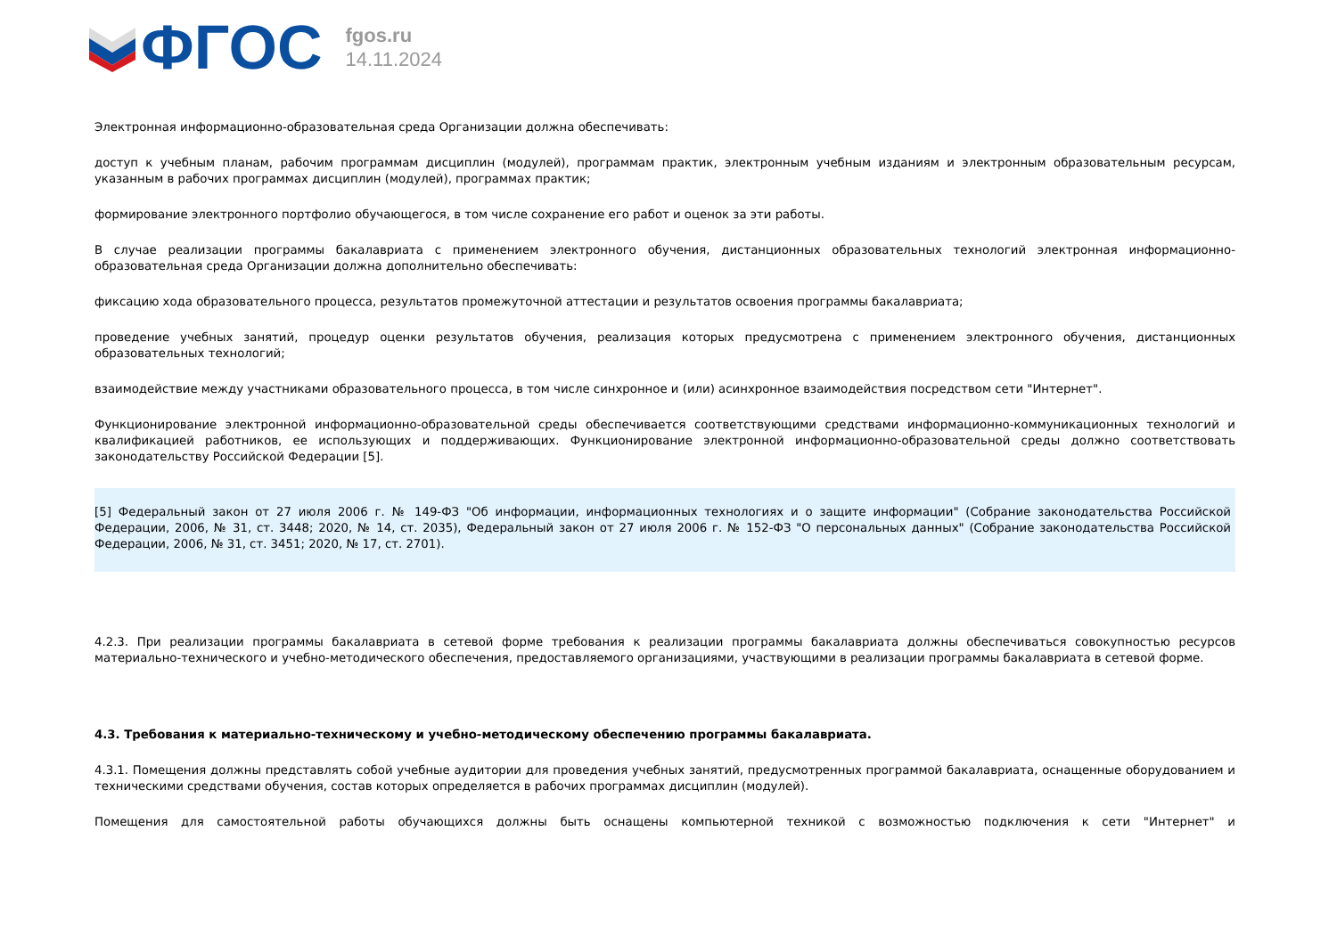ФГОС
fgos.ru
14.11.2024
Электронная информационно-образовательная среда Организации должна обеспечивать:
доступ к учебным планам, рабочим программам дисциплин (модулей), программам практик, электронным учебным изданиям и электронным образовательным ресурсам, указанным в рабочих программах дисциплин (модулей), программах практик;
формирование электронного портфолио обучающегося, в том числе сохранение его работ и оценок за эти работы.
В случае реализации программы бакалавриата с применением электронного обучения, дистанционных образовательных технологий электронная информационно-образовательная среда Организации должна дополнительно обеспечивать:
фиксацию хода образовательного процесса, результатов промежуточной аттестации и результатов освоения программы бакалавриата;
проведение учебных занятий, процедур оценки результатов обучения, реализация которых предусмотрена с применением электронного обучения, дистанционных образовательных технологий;
взаимодействие между участниками образовательного процесса, в том числе синхронное и (или) асинхронное взаимодействия посредством сети "Интернет".
Функционирование электронной информационно-образовательной среды обеспечивается соответствующими средствами информационно-коммуникационных технологий и квалификацией работников, ее использующих и поддерживающих. Функционирование электронной информационно-образовательной среды должно соответствовать законодательству Российской Федерации [5].
[5] Федеральный закон от 27 июля 2006 г. № 149-ФЗ "Об информации, информационных технологиях и о защите информации" (Собрание законодательства Российской Федерации, 2006, № 31, ст. 3448; 2020, № 14, ст. 2035), Федеральный закон от 27 июля 2006 г. № 152-ФЗ "О персональных данных" (Собрание законодательства Российской Федерации, 2006, № 31, ст. 3451; 2020, № 17, ст. 2701).
4.2.3. При реализации программы бакалавриата в сетевой форме требования к реализации программы бакалавриата должны обеспечиваться совокупностью ресурсов материально-технического и учебно-методического обеспечения, предоставляемого организациями, участвующими в реализации программы бакалавриата в сетевой форме.
4.3. Требования к материально-техническому и учебно-методическому обеспечению программы бакалавриата.
4.3.1. Помещения должны представлять собой учебные аудитории для проведения учебных занятий, предусмотренных программой бакалавриата, оснащенные оборудованием и техническими средствами обучения, состав которых определяется в рабочих программах дисциплин (модулей).
Помещения для самостоятельной работы обучающихся должны быть оснащены компьютерной техникой с возможностью подключения к сети "Интернет" и